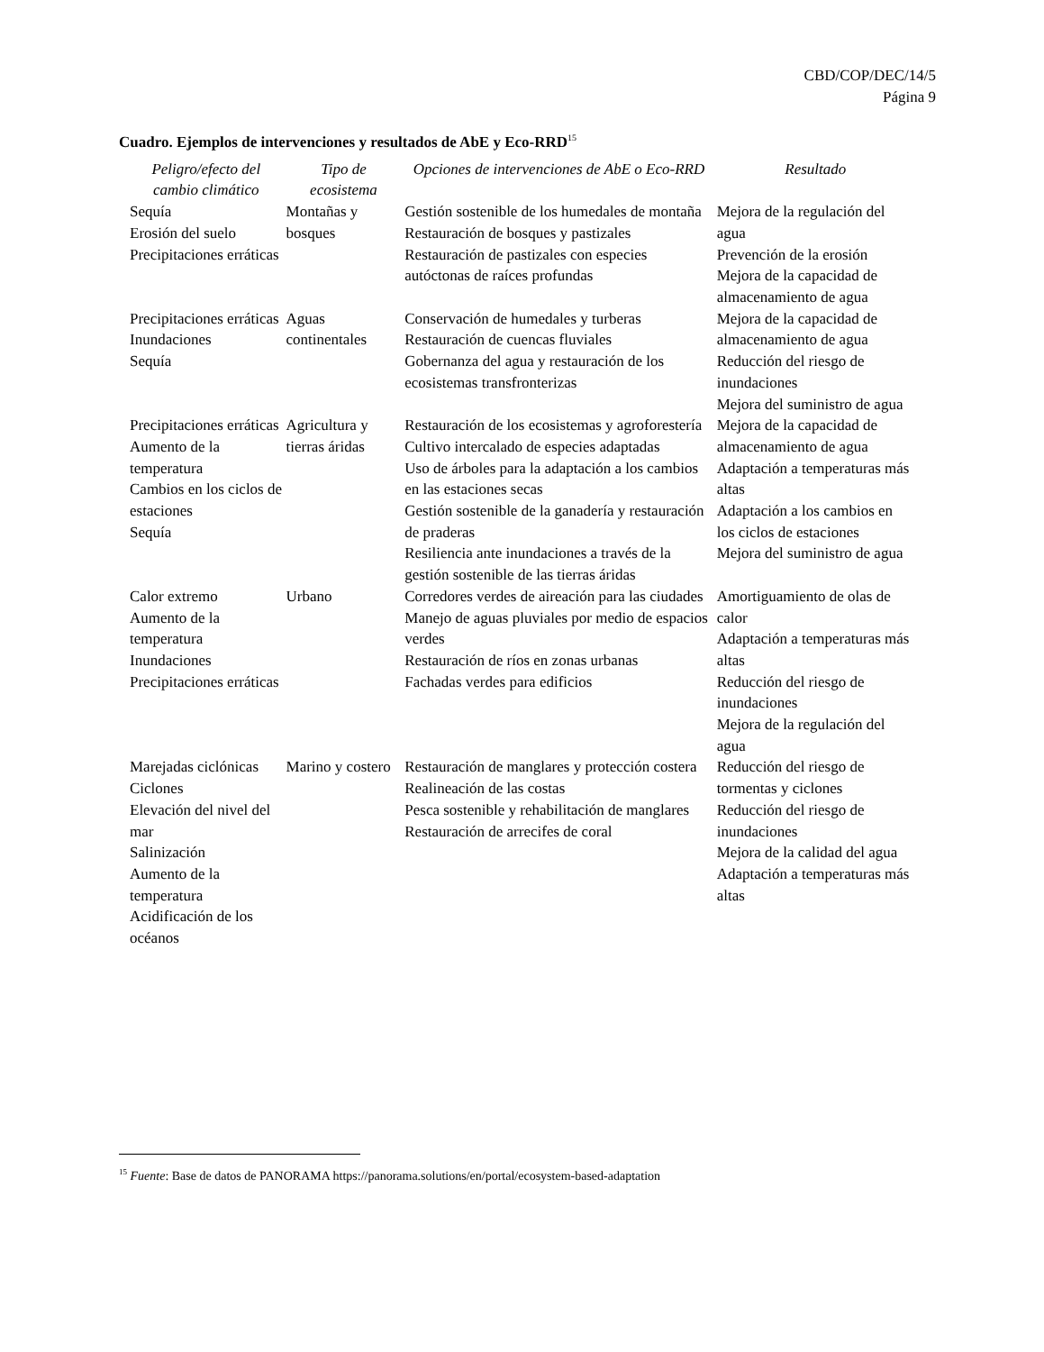CBD/COP/DEC/14/5
Página 9
Cuadro. Ejemplos de intervenciones y resultados de AbE y Eco-RRD<sup>15</sup>
| Peligro/efecto del cambio climático | Tipo de ecosistema | Opciones de intervenciones de AbE o Eco-RRD | Resultado |
| --- | --- | --- | --- |
| Sequía Erosión del suelo Precipitaciones erráticas | Montañas y bosques | Gestión sostenible de los humedales de montaña Restauración de bosques y pastizales Restauración de pastizales con especies autóctonas de raíces profundas | Mejora de la regulación del agua Prevención de la erosión Mejora de la capacidad de almacenamiento de agua |
| Precipitaciones erráticas Inundaciones Sequía | Aguas continentales | Conservación de humedales y turberas Restauración de cuencas fluviales Gobernanza del agua y restauración de los ecosistemas transfronterizas | Mejora de la capacidad de almacenamiento de agua Reducción del riesgo de inundaciones Mejora del suministro de agua |
| Precipitaciones erráticas Aumento de la temperatura Cambios en los ciclos de estaciones Sequía | Agricultura y tierras áridas | Restauración de los ecosistemas y agroforestería Cultivo intercalado de especies adaptadas Uso de árboles para la adaptación a los cambios en las estaciones secas Gestión sostenible de la ganadería y restauración de praderas Resiliencia ante inundaciones a través de la gestión sostenible de las tierras áridas | Mejora de la capacidad de almacenamiento de agua Adaptación a temperaturas más altas Adaptación a los cambios en los ciclos de estaciones Mejora del suministro de agua |
| Calor extremo Aumento de la temperatura Inundaciones Precipitaciones erráticas | Urbano | Corredores verdes de aireación para las ciudades Manejo de aguas pluviales por medio de espacios verdes Restauración de ríos en zonas urbanas Fachadas verdes para edificios | Amortiguamiento de olas de calor Adaptación a temperaturas más altas Reducción del riesgo de inundaciones Mejora de la regulación del agua |
| Marejadas ciclónicas Ciclones Elevación del nivel del mar Salinización Aumento de la temperatura Acidificación de los océanos | Marino y costero | Restauración de manglares y protección costera Realineación de las costas Pesca sostenible y rehabilitación de manglares Restauración de arrecifes de coral | Reducción del riesgo de tormentas y ciclones Reducción del riesgo de inundaciones Mejora de la calidad del agua Adaptación a temperaturas más altas |
<sup>15</sup> Fuente: Base de datos de PANORAMA https://panorama.solutions/en/portal/ecosystem-based-adaptation